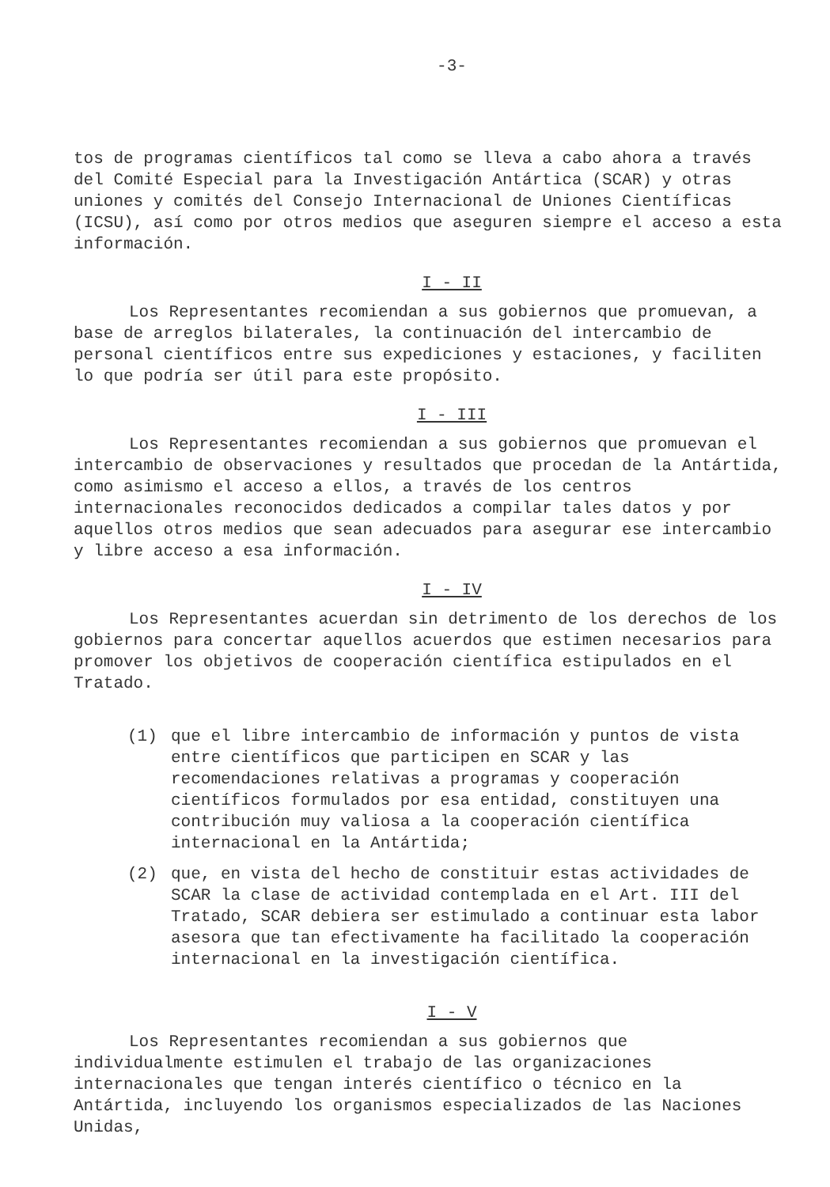-3-
tos de programas científicos tal como se lleva a cabo ahora a través del Comité Especial para la Investigación Antártica (SCAR) y otras uniones y comités del Consejo Internacional de Uniones Científicas (ICSU), así como por otros medios que aseguren siempre el acceso a esta información.
I - II
Los Representantes recomiendan a sus gobiernos que promuevan, a base de arreglos bilaterales, la continuación del intercambio de personal científicos entre sus expediciones y estaciones, y faciliten lo que podría ser útil para este propósito.
I - III
Los Representantes recomiendan a sus gobiernos que promuevan el intercambio de observaciones y resultados que procedan de la Antártida, como asimismo el acceso a ellos, a través de los centros internacionales reconocidos dedicados a compilar tales datos y por aquellos otros medios que sean adecuados para asegurar ese intercambio y libre acceso a esa información.
I - IV
Los Representantes acuerdan sin detrimento de los derechos de los gobiernos para concertar aquellos acuerdos que estimen necesarios para promover los objetivos de cooperación científica estipulados en el Tratado.
(1) que el libre intercambio de información y puntos de vista entre científicos que participen en SCAR y las recomendaciones relativas a programas y cooperación científicos formulados por esa entidad, constituyen una contribución muy valiosa a la cooperación científica internacional en la Antártida;
(2) que, en vista del hecho de constituir estas actividades de SCAR la clase de actividad contemplada en el Art. III del Tratado, SCAR debiera ser estimulado a continuar esta labor asesora que tan efectivamente ha facilitado la cooperación internacional en la investigación científica.
I - V
Los Representantes recomiendan a sus gobiernos que individualmente estimulen el trabajo de las organizaciones internacionales que tengan interés científico o técnico en la Antártida, incluyendo los organismos especializados de las Naciones Unidas,